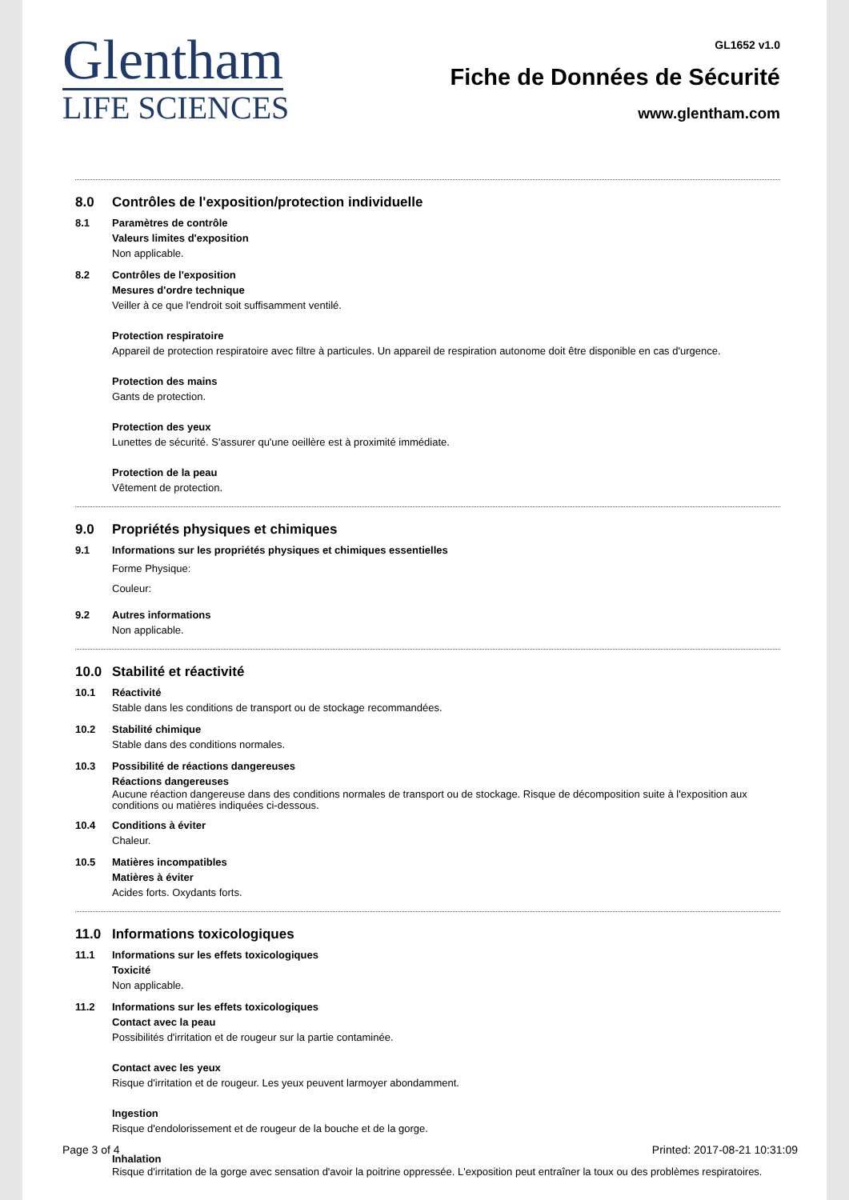Glentham
LIFE SCIENCES
GL1652 v1.0
Fiche de Données de Sécurité
www.glentham.com
8.0 Contrôles de l'exposition/protection individuelle
8.1 Paramètres de contrôle
Valeurs limites d'exposition
Non applicable.
8.2 Contrôles de l'exposition
Mesures d'ordre technique
Veiller à ce que l'endroit soit suffisamment ventilé.
Protection respiratoire
Appareil de protection respiratoire avec filtre à particules. Un appareil de respiration autonome doit être disponible en cas d'urgence.
Protection des mains
Gants de protection.
Protection des yeux
Lunettes de sécurité. S'assurer qu'une oeillère est à proximité immédiate.
Protection de la peau
Vêtement de protection.
9.0 Propriétés physiques et chimiques
9.1 Informations sur les propriétés physiques et chimiques essentielles
Forme Physique:
Couleur:
9.2 Autres informations
Non applicable.
10.0 Stabilité et réactivité
10.1 Réactivité
Stable dans les conditions de transport ou de stockage recommandées.
10.2 Stabilité chimique
Stable dans des conditions normales.
10.3 Possibilité de réactions dangereuses
Réactions dangereuses
Aucune réaction dangereuse dans des conditions normales de transport ou de stockage. Risque de décomposition suite à l'exposition aux conditions ou matières indiquées ci-dessous.
10.4 Conditions à éviter
Chaleur.
10.5 Matières incompatibles
Matières à éviter
Acides forts. Oxydants forts.
11.0 Informations toxicologiques
11.1 Informations sur les effets toxicologiques
Toxicité
Non applicable.
11.2 Informations sur les effets toxicologiques
Contact avec la peau
Possibilités d'irritation et de rougeur sur la partie contaminée.
Contact avec les yeux
Risque d'irritation et de rougeur. Les yeux peuvent larmoyer abondamment.
Ingestion
Risque d'endolorissement et de rougeur de la bouche et de la gorge.
Inhalation
Risque d'irritation de la gorge avec sensation d'avoir la poitrine oppressée. L'exposition peut entraîner la toux ou des problèmes respiratoires.
Page 3 of 4 Printed: 2017-08-21 10:31:09